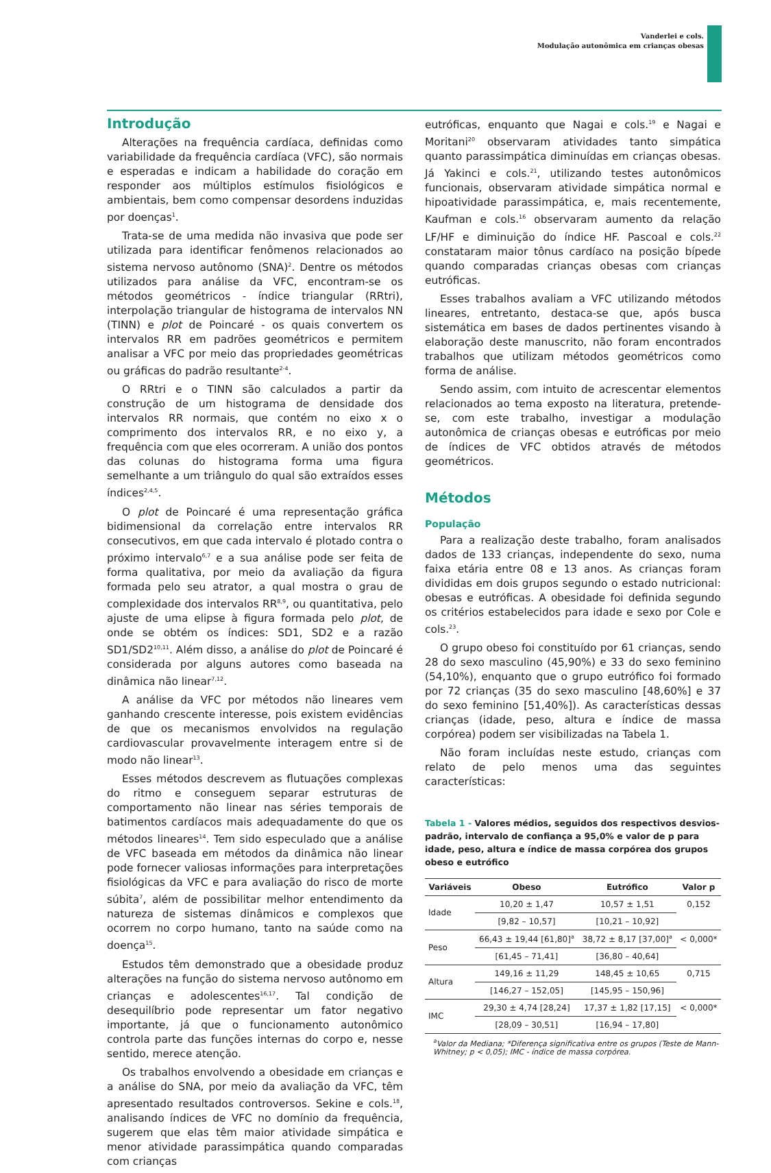Vanderlei e cols.
Modulação autonômica em crianças obesas
Introdução
Alterações na frequência cardíaca, definidas como variabilidade da frequência cardíaca (VFC), são normais e esperadas e indicam a habilidade do coração em responder aos múltiplos estímulos fisiológicos e ambientais, bem como compensar desordens induzidas por doenças<sup>1</sup>.
Trata-se de uma medida não invasiva que pode ser utilizada para identificar fenômenos relacionados ao sistema nervoso autônomo (SNA)<sup>2</sup>. Dentre os métodos utilizados para análise da VFC, encontram-se os métodos geométricos - índice triangular (RRtri), interpolação triangular de histograma de intervalos NN (TINN) e plot de Poincaré - os quais convertem os intervalos RR em padrões geométricos e permitem analisar a VFC por meio das propriedades geométricas ou gráficas do padrão resultante<sup>2-4</sup>.
O RRtri e o TINN são calculados a partir da construção de um histograma de densidade dos intervalos RR normais, que contém no eixo x o comprimento dos intervalos RR, e no eixo y, a frequência com que eles ocorreram. A união dos pontos das colunas do histograma forma uma figura semelhante a um triângulo do qual são extraídos esses índices<sup>2,4,5</sup>.
O plot de Poincaré é uma representação gráfica bidimensional da correlação entre intervalos RR consecutivos, em que cada intervalo é plotado contra o próximo intervalo<sup>6,7</sup> e a sua análise pode ser feita de forma qualitativa, por meio da avaliação da figura formada pelo seu atrator, a qual mostra o grau de complexidade dos intervalos RR<sup>8,9</sup>, ou quantitativa, pelo ajuste de uma elipse à figura formada pelo plot, de onde se obtém os índices: SD1, SD2 e a razão SD1/SD2<sup>10,11</sup>. Além disso, a análise do plot de Poincaré é considerada por alguns autores como baseada na dinâmica não linear<sup>7,12</sup>.
A análise da VFC por métodos não lineares vem ganhando crescente interesse, pois existem evidências de que os mecanismos envolvidos na regulação cardiovascular provavelmente interagem entre si de modo não linear<sup>13</sup>.
Esses métodos descrevem as flutuações complexas do ritmo e conseguem separar estruturas de comportamento não linear nas séries temporais de batimentos cardíacos mais adequadamente do que os métodos lineares<sup>14</sup>. Tem sido especulado que a análise de VFC baseada em métodos da dinâmica não linear pode fornecer valiosas informações para interpretações fisiológicas da VFC e para avaliação do risco de morte súbita<sup>7</sup>, além de possibilitar melhor entendimento da natureza de sistemas dinâmicos e complexos que ocorrem no corpo humano, tanto na saúde como na doença<sup>15</sup>.
Estudos têm demonstrado que a obesidade produz alterações na função do sistema nervoso autônomo em crianças e adolescentes<sup>16,17</sup>. Tal condição de desequilíbrio pode representar um fator negativo importante, já que o funcionamento autonômico controla parte das funções internas do corpo e, nesse sentido, merece atenção.
Os trabalhos envolvendo a obesidade em crianças e a análise do SNA, por meio da avaliação da VFC, têm apresentado resultados controversos. Sekine e cols.<sup>18</sup>, analisando índices de VFC no domínio da frequência, sugerem que elas têm maior atividade simpática e menor atividade parassimpática quando comparadas com crianças
eutróficas, enquanto que Nagai e cols.<sup>19</sup> e Nagai e Moritani<sup>20</sup> observaram atividades tanto simpática quanto parassimpática diminuídas em crianças obesas. Já Yakinci e cols.<sup>21</sup>, utilizando testes autonômicos funcionais, observaram atividade simpática normal e hipoatividade parassimpática, e, mais recentemente, Kaufman e cols.<sup>16</sup> observaram aumento da relação LF/HF e diminuição do índice HF. Pascoal e cols.<sup>22</sup> constataram maior tônus cardíaco na posição bípede quando comparadas crianças obesas com crianças eutróficas.
Esses trabalhos avaliam a VFC utilizando métodos lineares, entretanto, destaca-se que, após busca sistemática em bases de dados pertinentes visando à elaboração deste manuscrito, não foram encontrados trabalhos que utilizam métodos geométricos como forma de análise.
Sendo assim, com intuito de acrescentar elementos relacionados ao tema exposto na literatura, pretende-se, com este trabalho, investigar a modulação autonômica de crianças obesas e eutróficas por meio de índices de VFC obtidos através de métodos geométricos.
Métodos
População
Para a realização deste trabalho, foram analisados dados de 133 crianças, independente do sexo, numa faixa etária entre 08 e 13 anos. As crianças foram divididas em dois grupos segundo o estado nutricional: obesas e eutróficas. A obesidade foi definida segundo os critérios estabelecidos para idade e sexo por Cole e cols.<sup>23</sup>.
O grupo obeso foi constituído por 61 crianças, sendo 28 do sexo masculino (45,90%) e 33 do sexo feminino (54,10%), enquanto que o grupo eutrófico foi formado por 72 crianças (35 do sexo masculino [48,60%] e 37 do sexo feminino [51,40%]). As características dessas crianças (idade, peso, altura e índice de massa corpórea) podem ser visibilizadas na Tabela 1.
Não foram incluídas neste estudo, crianças com relato de pelo menos uma das seguintes características:
Tabela 1 - Valores médios, seguidos dos respectivos desvios-padrão, intervalo de confiança a 95,0% e valor de p para idade, peso, altura e índice de massa corpórea dos grupos obeso e eutrófico
| Variáveis | Obeso | Eutrófico | Valor p |
| --- | --- | --- | --- |
| Idade | 10,20 ± 1,47 | 10,57 ± 1,51 | 0,152 |
| | [9,82 – 10,57] | [10,21 – 10,92] | |
| Peso | 66,43 ± 19,44 [61,80]<sup>a</sup> | 38,72 ± 8,17 [37,00]<sup>a</sup> | < 0,000* |
| | [61,45 – 71,41] | [36,80 – 40,64] | |
| Altura | 149,16 ± 11,29 | 148,45 ± 10,65 | 0,715 |
| | [146,27 – 152,05] | [145,95 – 150,96] | |
| IMC | 29,30 ± 4,74 [28,24] | 17,37 ± 1,82 [17,15] | < 0,000* |
| | [28,09 – 30,51] | [16,94 – 17,80] | |
<sup>a</sup> Valor da Mediana; *Diferença significativa entre os grupos (Teste de Mann-Whitney; p < 0,05); IMC - índice de massa corpórea.